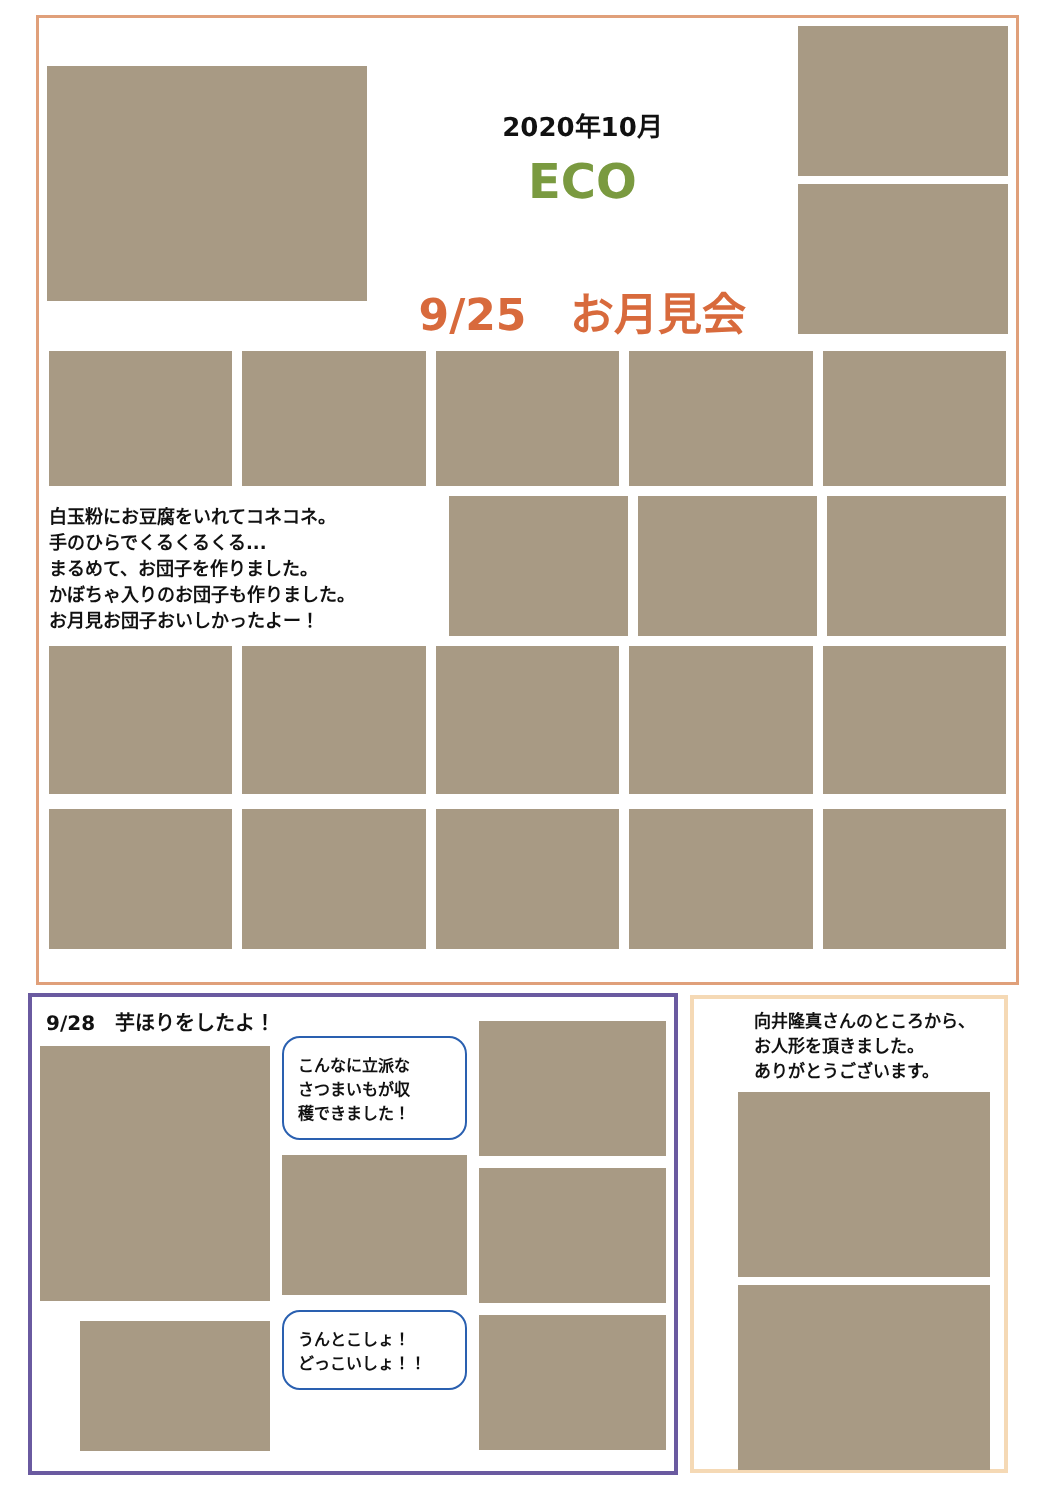2020年10月
ECO
9/25　お月見会
白玉粉にお豆腐をいれてコネコネ。
手のひらでくるくるくる...
まるめて、お団子を作りました。
かぼちゃ入りのお団子も作りました。
お月見お団子おいしかったよー！
9/28　芋ほりをしたよ！
こんなに立派な
さつまいもが収
穫できました！
うんとこしょ！
どっこいしょ！！
向井隆真さんのところから、
お人形を頂きました。
ありがとうございます。